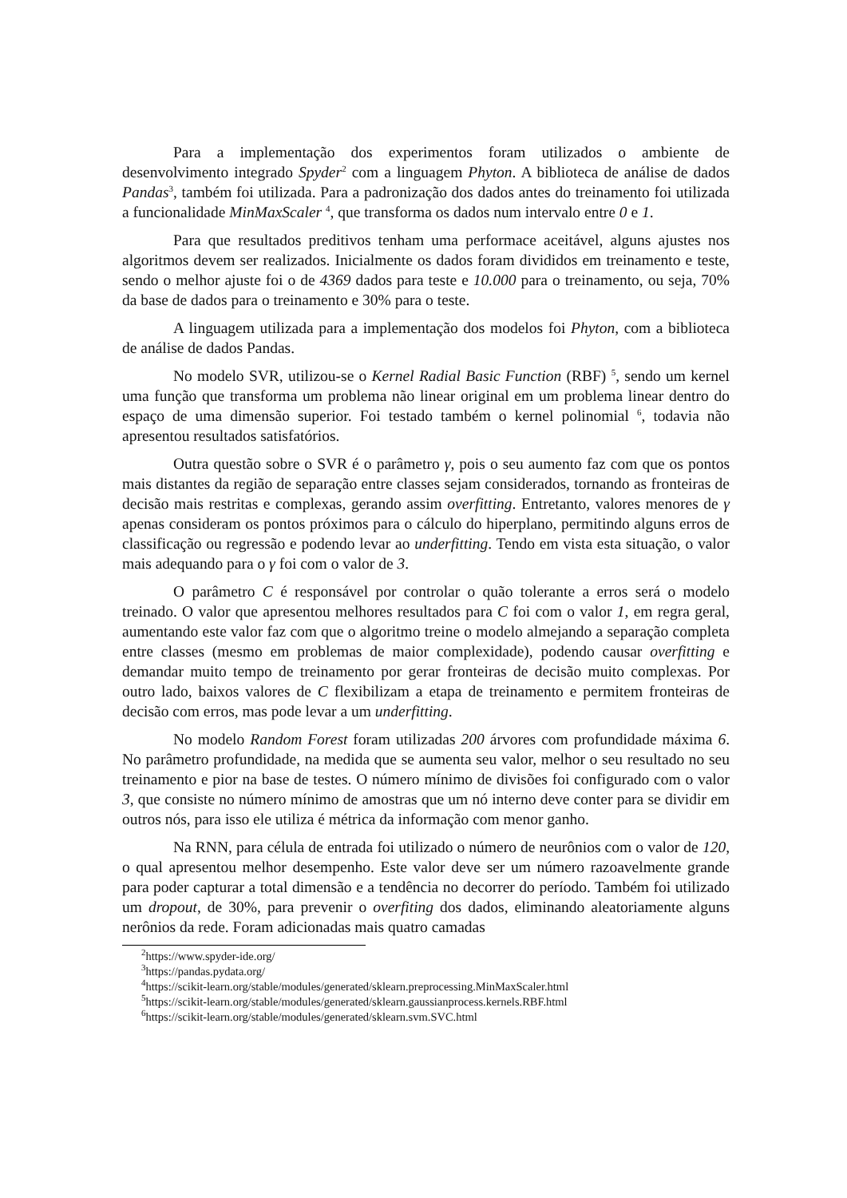Para a implementação dos experimentos foram utilizados o ambiente de desenvolvimento integrado Spyder<sup>2</sup> com a linguagem Phyton. A biblioteca de análise de dados Pandas<sup>3</sup>, também foi utilizada. Para a padronização dos dados antes do treinamento foi utilizada a funcionalidade MinMaxScaler <sup>4</sup>, que transforma os dados num intervalo entre 0 e 1.
Para que resultados preditivos tenham uma performace aceitável, alguns ajustes nos algoritmos devem ser realizados. Inicialmente os dados foram divididos em treinamento e teste, sendo o melhor ajuste foi o de 4369 dados para teste e 10.000 para o treinamento, ou seja, 70% da base de dados para o treinamento e 30% para o teste.
A linguagem utilizada para a implementação dos modelos foi Phyton, com a biblioteca de análise de dados Pandas.
No modelo SVR, utilizou-se o Kernel Radial Basic Function (RBF) <sup>5</sup>, sendo um kernel uma função que transforma um problema não linear original em um problema linear dentro do espaço de uma dimensão superior. Foi testado também o kernel polinomial <sup>6</sup>, todavia não apresentou resultados satisfatórios.
Outra questão sobre o SVR é o parâmetro γ, pois o seu aumento faz com que os pontos mais distantes da região de separação entre classes sejam considerados, tornando as fronteiras de decisão mais restritas e complexas, gerando assim overfitting. Entretanto, valores menores de γ apenas consideram os pontos próximos para o cálculo do hiperplano, permitindo alguns erros de classificação ou regressão e podendo levar ao underfitting. Tendo em vista esta situação, o valor mais adequando para o γ foi com o valor de 3.
O parâmetro C é responsável por controlar o quão tolerante a erros será o modelo treinado. O valor que apresentou melhores resultados para C foi com o valor 1, em regra geral, aumentando este valor faz com que o algoritmo treine o modelo almejando a separação completa entre classes (mesmo em problemas de maior complexidade), podendo causar overfitting e demandar muito tempo de treinamento por gerar fronteiras de decisão muito complexas. Por outro lado, baixos valores de C flexibilizam a etapa de treinamento e permitem fronteiras de decisão com erros, mas pode levar a um underfitting.
No modelo Random Forest foram utilizadas 200 árvores com profundidade máxima 6. No parâmetro profundidade, na medida que se aumenta seu valor, melhor o seu resultado no seu treinamento e pior na base de testes. O número mínimo de divisões foi configurado com o valor 3, que consiste no número mínimo de amostras que um nó interno deve conter para se dividir em outros nós, para isso ele utiliza é métrica da informação com menor ganho.
Na RNN, para célula de entrada foi utilizado o número de neurônios com o valor de 120, o qual apresentou melhor desempenho. Este valor deve ser um número razoavelmente grande para poder capturar a total dimensão e a tendência no decorrer do período. Também foi utilizado um dropout, de 30%, para prevenir o overfiting dos dados, eliminando aleatoriamente alguns nerônios da rede. Foram adicionadas mais quatro camadas
<sup>2</sup> https://www.spyder-ide.org/
<sup>3</sup> https://pandas.pydata.org/
<sup>4</sup> https://scikit-learn.org/stable/modules/generated/sklearn.preprocessing.MinMaxScaler.html
<sup>5</sup> https://scikit-learn.org/stable/modules/generated/sklearn.gaussianprocess.kernels.RBF.html
<sup>6</sup> https://scikit-learn.org/stable/modules/generated/sklearn.svm.SVC.html